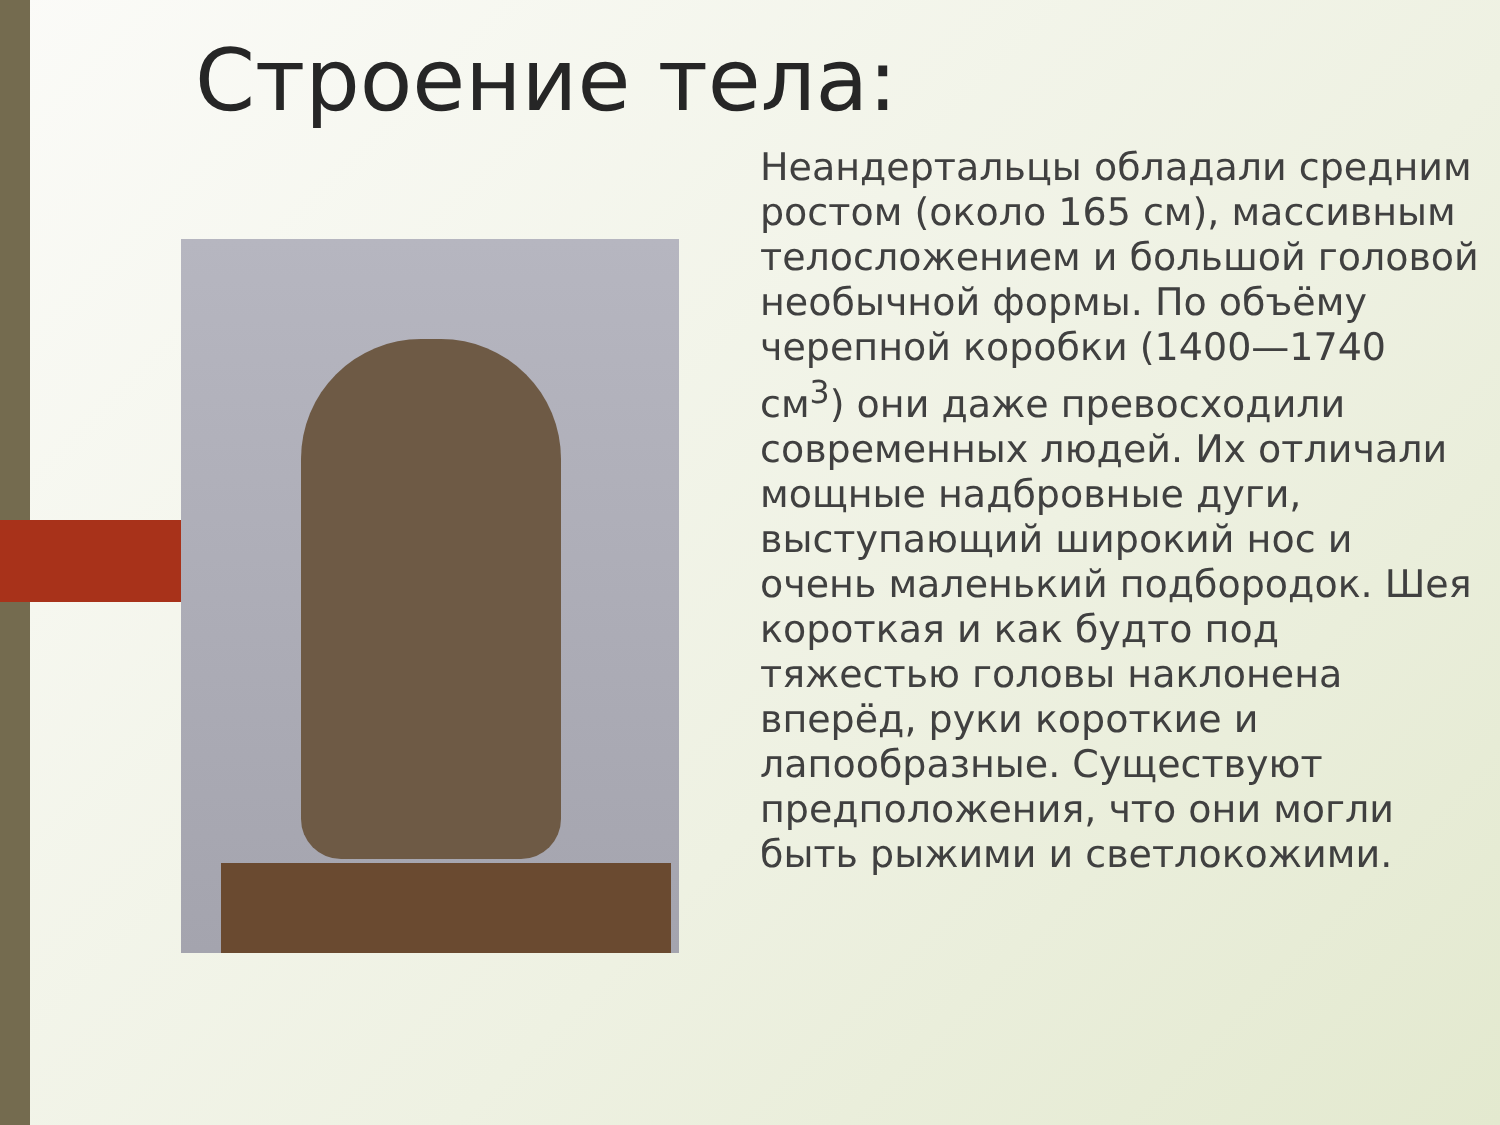Строение тела:
Неандертальцы обладали средним ростом (около 165 см), массивным телосложением и большой головой необычной формы. По объёму черепной коробки (1400—1740 см<sup>3</sup>) они даже превосходили современных людей. Их отличали мощные надбровные дуги, выступающий широкий нос и очень маленький подбородок. Шея короткая и как будто под тяжестью головы наклонена вперёд, руки короткие и лапообразные. Существуют предположения, что они могли быть рыжими и светлокожими.